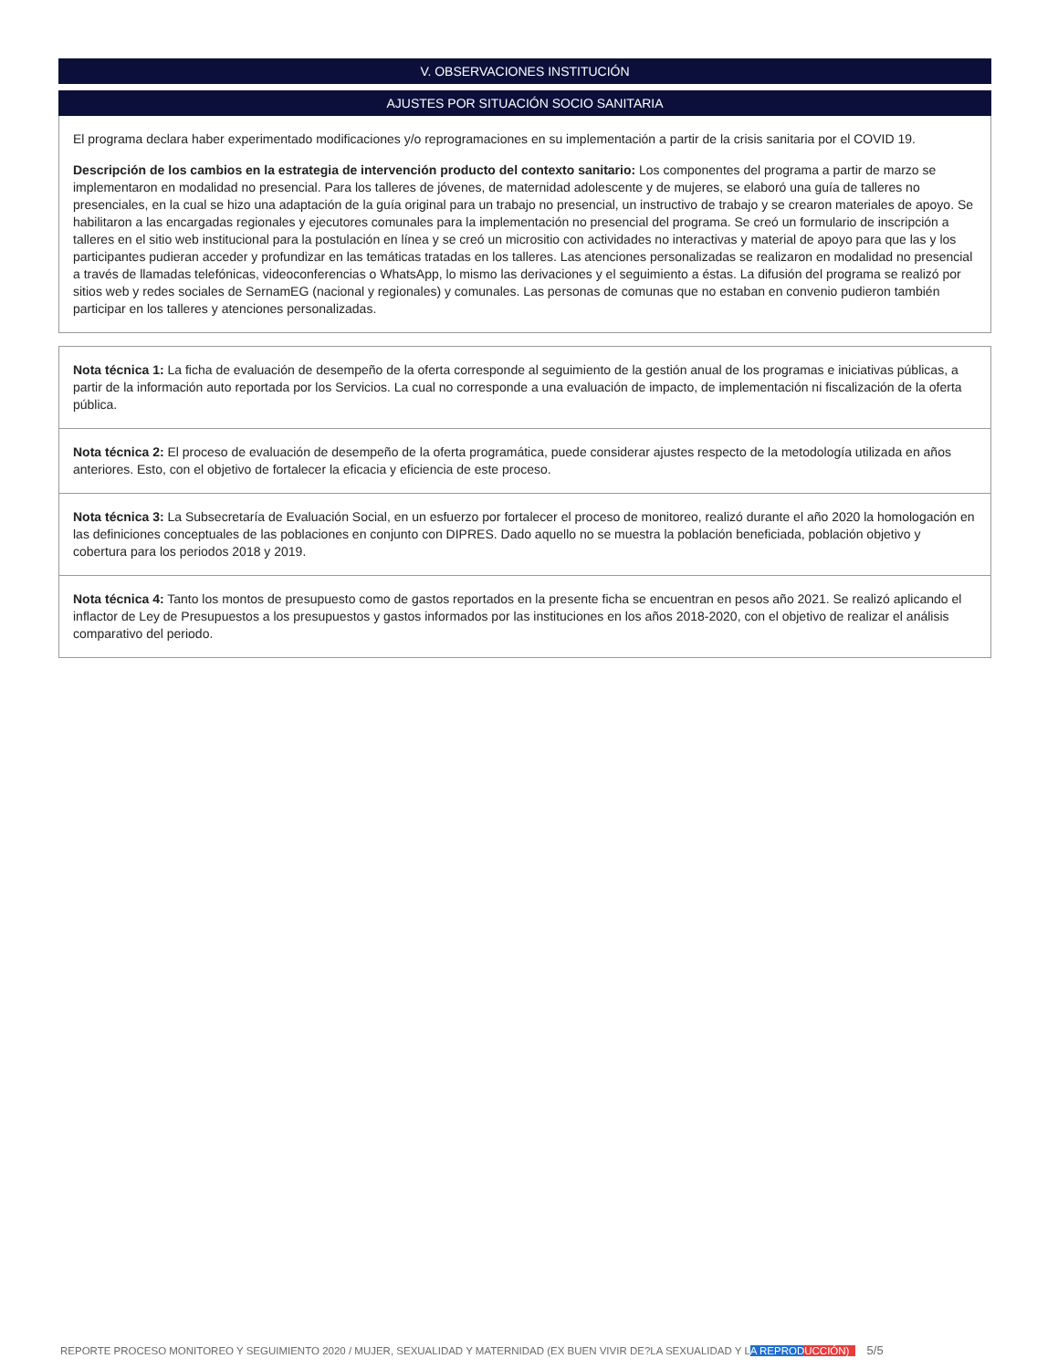V. OBSERVACIONES INSTITUCIÓN
AJUSTES POR SITUACIÓN SOCIO SANITARIA
El programa declara haber experimentado modificaciones y/o reprogramaciones en su implementación a partir de la crisis sanitaria por el COVID 19.
Descripción de los cambios en la estrategia de intervención producto del contexto sanitario: Los componentes del programa a partir de marzo se implementaron en modalidad no presencial. Para los talleres de jóvenes, de maternidad adolescente y de mujeres, se elaboró una guía de talleres no presenciales, en la cual se hizo una adaptación de la guía original para un trabajo no presencial, un instructivo de trabajo y se crearon materiales de apoyo. Se habilitaron a las encargadas regionales y ejecutores comunales para la implementación no presencial del programa. Se creó un formulario de inscripción a talleres en el sitio web institucional para la postulación en línea y se creó un micrositio con actividades no interactivas y material de apoyo para que las y los participantes pudieran acceder y profundizar en las temáticas tratadas en los talleres. Las atenciones personalizadas se realizaron en modalidad no presencial a través de llamadas telefónicas, videoconferencias o WhatsApp, lo mismo las derivaciones y el seguimiento a éstas. La difusión del programa se realizó por sitios web y redes sociales de SernamEG (nacional y regionales) y comunales. Las personas de comunas que no estaban en convenio pudieron también participar en los talleres y atenciones personalizadas.
Nota técnica 1: La ficha de evaluación de desempeño de la oferta corresponde al seguimiento de la gestión anual de los programas e iniciativas públicas, a partir de la información auto reportada por los Servicios. La cual no corresponde a una evaluación de impacto, de implementación ni fiscalización de la oferta pública.
Nota técnica 2: El proceso de evaluación de desempeño de la oferta programática, puede considerar ajustes respecto de la metodología utilizada en años anteriores. Esto, con el objetivo de fortalecer la eficacia y eficiencia de este proceso.
Nota técnica 3: La Subsecretaría de Evaluación Social, en un esfuerzo por fortalecer el proceso de monitoreo, realizó durante el año 2020 la homologación en las definiciones conceptuales de las poblaciones en conjunto con DIPRES. Dado aquello no se muestra la población beneficiada, población objetivo y cobertura para los periodos 2018 y 2019.
Nota técnica 4: Tanto los montos de presupuesto como de gastos reportados en la presente ficha se encuentran en pesos año 2021. Se realizó aplicando el inflactor de Ley de Presupuestos a los presupuestos y gastos informados por las instituciones en los años 2018-2020, con el objetivo de realizar el análisis comparativo del periodo.
REPORTE PROCESO MONITOREO Y SEGUIMIENTO 2020 / MUJER, SEXUALIDAD Y MATERNIDAD (EX BUEN VIVIR DE?LA SEXUALIDAD Y LA REPRODUCCIÓN) 5/5